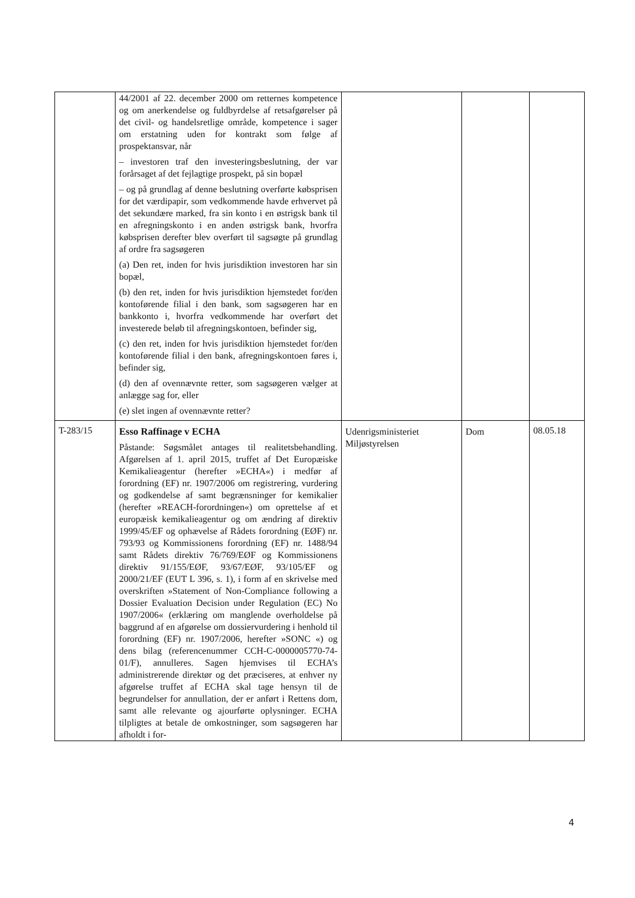| | 44/2001 af 22. december 2000 om retternes kompetence og om anerkendelse og fuldbyrdelse af retsafgørelser på det civil- og handelsretlige område, kompetence i sager om erstatning uden for kontrakt som følge af prospektansvar, når – investoren traf den investeringsbeslutning, der var forårsaget af det fejlagtige prospekt, på sin bopæl – og på grundlag af denne beslutning overførte købsprisen for det værdipapir, som vedkommende havde erhvervet på det sekundære marked, fra sin konto i en østrigsk bank til en afregningskonto i en anden østrigsk bank, hvorfra købsprisen derefter blev overført til sagsøgte på grundlag af ordre fra sagsøgeren (a) Den ret, inden for hvis jurisdiktion investoren har sin bopæl, (b) den ret, inden for hvis jurisdiktion hjemstedet for/den kontoførende filial i den bank, som sagsøgeren har en bankkonto i, hvorfra vedkommende har overført det investerede beløb til afregningskontoen, befinder sig, (c) den ret, inden for hvis jurisdiktion hjemstedet for/den kontoførende filial i den bank, afregningskontoen føres i, befinder sig, (d) den af ovennævnte retter, som sagsøgeren vælger at anlægge sag for, eller (e) slet ingen af ovennævnte retter? | | | |
| T-283/15 | Esso Raffinage v ECHA Påstande: Søgsmålet antages til realitetsbehandling. Afgørelsen af 1. april 2015, truffet af Det Europæiske Kemikalieagentur (herefter »ECHA«) i medfør af forordning (EF) nr. 1907/2006 om registrering, vurdering og godkendelse af samt begrænsninger for kemikalier (herefter »REACH-forordningen«) om oprettelse af et europæisk kemikalieagentur og om ændring af direktiv 1999/45/EF og ophævelse af Rådets forordning (EØF) nr. 793/93 og Kommissionens forordning (EF) nr. 1488/94 samt Rådets direktiv 76/769/EØF og Kommissionens direktiv 91/155/EØF, 93/67/EØF, 93/105/EF og 2000/21/EF (EUT L 396, s. 1), i form af en skrivelse med overskriften »Statement of Non-Compliance following a Dossier Evaluation Decision under Regulation (EC) No 1907/2006« (erklæring om manglende overholdelse på baggrund af en afgørelse om dossiervurdering i henhold til forordning (EF) nr. 1907/2006, herefter »SONC «) og dens bilag (referencenummer CCH-C-0000005770-74-01/F), annulleres. Sagen hjemvises til ECHA’s administrerende direktør og det præciseres, at enhver ny afgørelse truffet af ECHA skal tage hensyn til de begrundelser for annullation, der er anført i Rettens dom, samt alle relevante og ajourførte oplysninger. ECHA tilpligtes at betale de omkostninger, som sagsøgeren har afholdt i for- | Udenrigsministeriet Miljøstyrelsen | Dom | 08.05.18 |
4